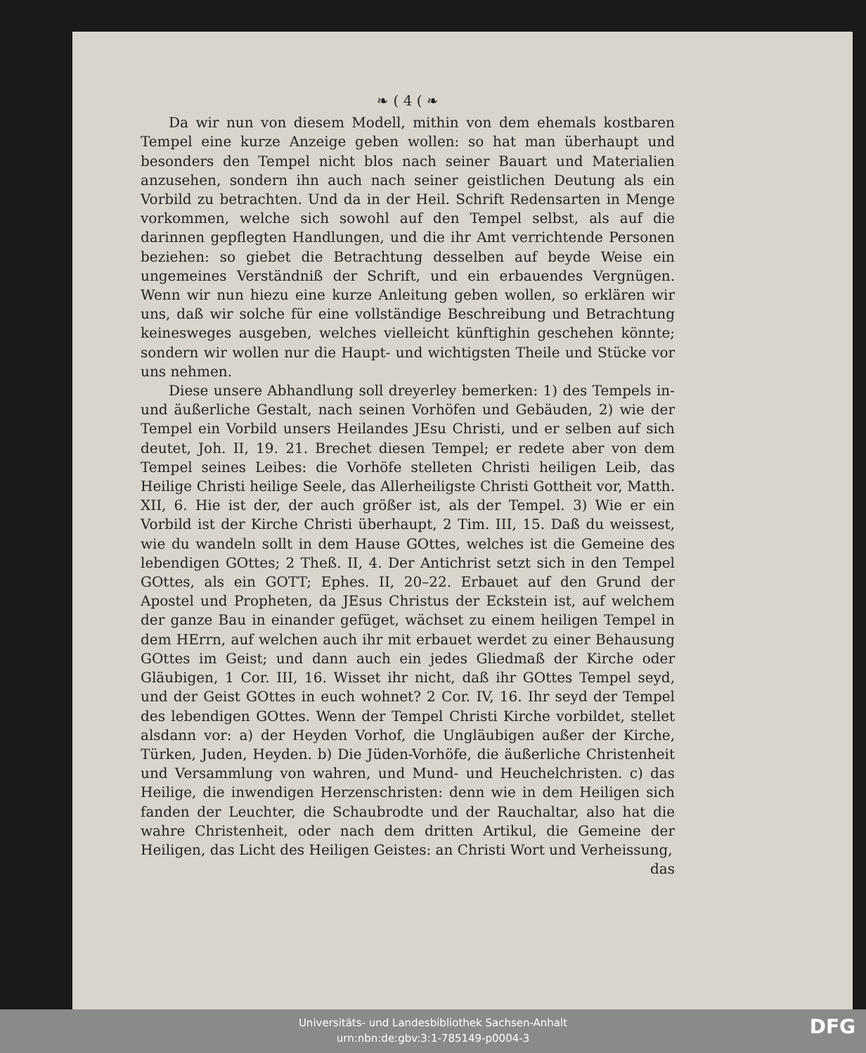❧ ( 4 ( ❧
Da wir nun von diesem Modell, mithin von dem ehemals kostbaren Tempel eine kurze Anzeige geben wollen: so hat man überhaupt und besonders den Tempel nicht blos nach seiner Bauart und Materialien anzusehen, sondern ihn auch nach seiner geistlichen Deutung als ein Vorbild zu betrachten. Und da in der Heil. Schrift Redensarten in Menge vorkommen, welche sich sowohl auf den Tempel selbst, als auf die darinnen gepflegten Handlungen, und die ihr Amt verrichtende Personen beziehen: so giebet die Betrachtung desselben auf beyde Weise ein ungemeines Verständniß der Schrift, und ein erbauendes Vergnügen. Wenn wir nun hiezu eine kurze Anleitung geben wollen, so erklären wir uns, daß wir solche für eine vollständige Beschreibung und Betrachtung keinesweges ausgeben, welches vielleicht künftighin geschehen könnte; sondern wir wollen nur die Haupt- und wichtigsten Theile und Stücke vor uns nehmen.
Diese unsere Abhandlung soll dreyerley bemerken: 1) des Tempels in- und äußerliche Gestalt, nach seinen Vorhöfen und Gebäuden, 2) wie der Tempel ein Vorbild unsers Heilandes JEsu Christi, und er selben auf sich deutet, Joh. II, 19. 21. Brechet diesen Tempel; er redete aber von dem Tempel seines Leibes: die Vorhöfe stelleten Christi heiligen Leib, das Heilige Christi heilige Seele, das Allerheiligste Christi Gottheit vor, Matth. XII, 6. Hie ist der, der auch größer ist, als der Tempel. 3) Wie er ein Vorbild ist der Kirche Christi überhaupt, 2 Tim. III, 15. Daß du weissest, wie du wandeln sollt in dem Hause GOttes, welches ist die Gemeine des lebendigen GOttes; 2 Theß. II, 4. Der Antichrist setzt sich in den Tempel GOttes, als ein GOTT; Ephes. II, 20–22. Erbauet auf den Grund der Apostel und Propheten, da JEsus Christus der Eckstein ist, auf welchem der ganze Bau in einander gefüget, wächset zu einem heiligen Tempel in dem HErrn, auf welchen auch ihr mit erbauet werdet zu einer Behausung GOttes im Geist; und dann auch ein jedes Gliedmaß der Kirche oder Gläubigen, 1 Cor. III, 16. Wisset ihr nicht, daß ihr GOttes Tempel seyd, und der Geist GOttes in euch wohnet? 2 Cor. IV, 16. Ihr seyd der Tempel des lebendigen GOttes. Wenn der Tempel Christi Kirche vorbildet, stellet alsdann vor: a) der Heyden Vorhof, die Ungläubigen außer der Kirche, Türken, Juden, Heyden. b) Die Jüden-Vorhöfe, die äußerliche Christenheit und Versammlung von wahren, und Mund- und Heuchelchristen. c) das Heilige, die inwendigen Herzenschristen: denn wie in dem Heiligen sich fanden der Leuchter, die Schaubrodte und der Rauchaltar, also hat die wahre Christenheit, oder nach dem dritten Artikul, die Gemeine der Heiligen, das Licht des Heiligen Geistes: an Christi Wort und Verheissung,
das
Universitäts- und Landesbibliothek Sachsen-Anhalt
urn:nbn:de:gbv:3:1-785149-p0004-3
DFG